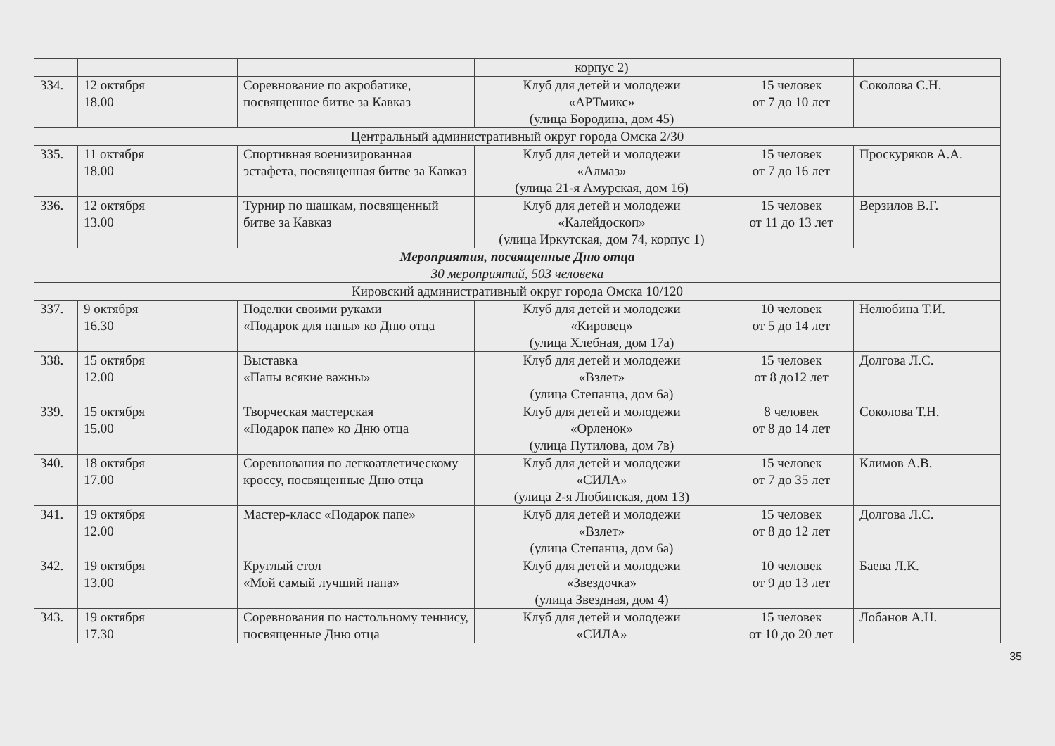| | | | корпус 2) | | |
| 334. | 12 октября 18.00 | Соревнование по акробатике, посвященное битве за Кавказ | Клуб для детей и молодежи «АРТмикс» (улица Бородина, дом 45) | 15 человек от 7 до 10 лет | Соколова С.Н. |
| Центральный административный округ города Омска 2/30 | | | | | |
| 335. | 11 октября 18.00 | Спортивная военизированная эстафета, посвященная битве за Кавказ | Клуб для детей и молодежи «Алмаз» (улица 21-я Амурская, дом 16) | 15 человек от 7 до 16 лет | Проскуряков А.А. |
| 336. | 12 октября 13.00 | Турнир по шашкам, посвященный битве за Кавказ | Клуб для детей и молодежи «Калейдоскоп» (улица Иркутская, дом 74, корпус 1) | 15 человек от 11 до 13 лет | Верзилов В.Г. |
| Мероприятия, посвященные Дню отца 30 мероприятий, 503 человека | | | | | |
| Кировский административный округ города Омска 10/120 | | | | | |
| 337. | 9 октября 16.30 | Поделки своими руками «Подарок для папы» ко Дню отца | Клуб для детей и молодежи «Кировец» (улица Хлебная, дом 17а) | 10 человек от 5 до 14 лет | Нелюбина Т.И. |
| 338. | 15 октября 12.00 | Выставка «Папы всякие важны» | Клуб для детей и молодежи «Взлет» (улица Степанца, дом 6а) | 15 человек от 8 до12 лет | Долгова Л.С. |
| 339. | 15 октября 15.00 | Творческая мастерская «Подарок папе» ко Дню отца | Клуб для детей и молодежи «Орленок» (улица Путилова, дом 7в) | 8 человек от 8 до 14 лет | Соколова Т.Н. |
| 340. | 18 октября 17.00 | Соревнования по легкоатлетическому кроссу, посвященные Дню отца | Клуб для детей и молодежи «СИЛА» (улица 2-я Любинская, дом 13) | 15 человек от 7 до 35 лет | Климов А.В. |
| 341. | 19 октября 12.00 | Мастер-класс «Подарок папе» | Клуб для детей и молодежи «Взлет» (улица Степанца, дом 6а) | 15 человек от 8 до 12 лет | Долгова Л.С. |
| 342. | 19 октября 13.00 | Круглый стол «Мой самый лучший папа» | Клуб для детей и молодежи «Звездочка» (улица Звездная, дом 4) | 10 человек от 9 до 13 лет | Баева Л.К. |
| 343. | 19 октября 17.30 | Соревнования по настольному теннису, посвященные Дню отца | Клуб для детей и молодежи «СИЛА» | 15 человек от 10 до 20 лет | Лобанов А.Н. |
35